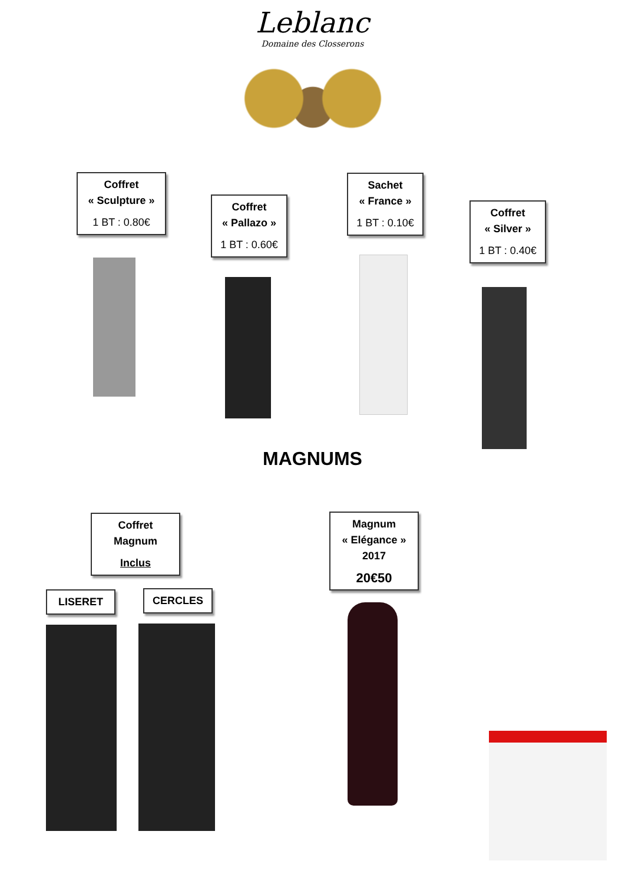Leblanc
Domaine des Closserons
Coffret
« Sculpture »
1 BT : 0.80€
Coffret
« Pallazo »
1 BT : 0.60€
Sachet
« France »
1 BT : 0.10€
Coffret
« Silver »
1 BT : 0.40€
MAGNUMS
Coffret
Magnum
Inclus
Magnum
« Elégance »
2017
20€50
LISERET CERCLES